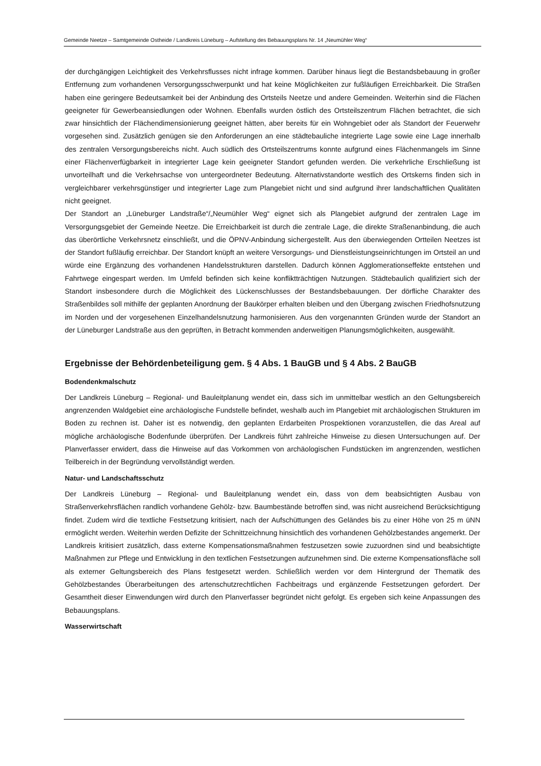Gemeinde Neetze – Samtgemeinde Ostheide / Landkreis Lüneburg – Aufstellung des Bebauungsplans Nr. 14 „Neumühler Weg“
der durchgängigen Leichtigkeit des Verkehrsflusses nicht infrage kommen. Darüber hinaus liegt die Bestandsbebauung in großer Entfernung zum vorhandenen Versorgungsschwerpunkt und hat keine Möglichkeiten zur fußläufigen Erreichbarkeit. Die Straßen haben eine geringere Bedeutsamkeit bei der Anbindung des Ortsteils Neetze und andere Gemeinden. Weiterhin sind die Flächen geeigneter für Gewerbeansiedlungen oder Wohnen. Ebenfalls wurden östlich des Ortsteilszentrum Flächen betrachtet, die sich zwar hinsichtlich der Flächendimensionierung geeignet hätten, aber bereits für ein Wohngebiet oder als Standort der Feuerwehr vorgesehen sind. Zusätzlich genügen sie den Anforderungen an eine städtebauliche integrierte Lage sowie eine Lage innerhalb des zentralen Versorgungsbereichs nicht. Auch südlich des Ortsteilszentrums konnte aufgrund eines Flächenmangels im Sinne einer Flächenverfügbarkeit in integrierter Lage kein geeigneter Standort gefunden werden. Die verkehrliche Erschließung ist unvorteilhaft und die Verkehrsachse von untergeordneter Bedeutung. Alternativstandorte westlich des Ortskerns finden sich in vergleichbarer verkehrsgünstiger und integrierter Lage zum Plangebiet nicht und sind aufgrund ihrer landschaftlichen Qualitäten nicht geeignet.
Der Standort an „Lüneburger Landstraße“/„Neumühler Weg“ eignet sich als Plangebiet aufgrund der zentralen Lage im Versorgungsgebiet der Gemeinde Neetze. Die Erreichbarkeit ist durch die zentrale Lage, die direkte Straßenanbindung, die auch das überörtliche Verkehrsnetz einschließt, und die ÖPNV-Anbindung sichergestellt. Aus den überwiegenden Ortteilen Neetzes ist der Standort fußläufig erreichbar. Der Standort knüpft an weitere Versorgungs- und Dienstleistungseinrichtungen im Ortsteil an und würde eine Ergänzung des vorhandenen Handelsstrukturen darstellen. Dadurch können Agglomerationseffekte entstehen und Fahrtwege eingespart werden. Im Umfeld befinden sich keine konfliktträchtigen Nutzungen. Städtebaulich qualifiziert sich der Standort insbesondere durch die Möglichkeit des Lückenschlusses der Bestandsbebauungen. Der dörfliche Charakter des Straßenbildes soll mithilfe der geplanten Anordnung der Baukörper erhalten bleiben und den Übergang zwischen Friedhofsnutzung im Norden und der vorgesehenen Einzelhandelsnutzung harmonisieren. Aus den vorgenannten Gründen wurde der Standort an der Lüneburger Landstraße aus den geprüften, in Betracht kommenden anderweitigen Planungsmöglichkeiten, ausgewählt.
Ergebnisse der Behördenbeteiligung gem. § 4 Abs. 1 BauGB und § 4 Abs. 2 BauGB
Bodendenkmalschutz
Der Landkreis Lüneburg – Regional- und Bauleitplanung wendet ein, dass sich im unmittelbar westlich an den Geltungsbereich angrenzenden Waldgebiet eine archäologische Fundstelle befindet, weshalb auch im Plangebiet mit archäologischen Strukturen im Boden zu rechnen ist. Daher ist es notwendig, den geplanten Erdarbeiten Prospektionen voranzustellen, die das Areal auf mögliche archäologische Bodenfunde überprüfen. Der Landkreis führt zahlreiche Hinweise zu diesen Untersuchungen auf. Der Planverfasser erwidert, dass die Hinweise auf das Vorkommen von archäologischen Fundstücken im angrenzenden, westlichen Teilbereich in der Begründung vervollständigt werden.
Natur- und Landschaftsschutz
Der Landkreis Lüneburg – Regional- und Bauleitplanung wendet ein, dass von dem beabsichtigten Ausbau von Straßenverkehrsflächen randlich vorhandene Gehölz- bzw. Baumbestände betroffen sind, was nicht ausreichend Berücksichtigung findet. Zudem wird die textliche Festsetzung kritisiert, nach der Aufschüttungen des Geländes bis zu einer Höhe von 25 m üNN ermöglicht werden. Weiterhin werden Defizite der Schnittzeichnung hinsichtlich des vorhandenen Gehölzbestandes angemerkt. Der Landkreis kritisiert zusätzlich, dass externe Kompensationsmaßnahmen festzusetzen sowie zuzuordnen sind und beabsichtigte Maßnahmen zur Pflege und Entwicklung in den textlichen Festsetzungen aufzunehmen sind. Die externe Kompensationsfläche soll als externer Geltungsbereich des Plans festgesetzt werden. Schließlich werden vor dem Hintergrund der Thematik des Gehölzbestandes Überarbeitungen des artenschutzrechtlichen Fachbeitrags und ergänzende Festsetzungen gefordert. Der Gesamtheit dieser Einwendungen wird durch den Planverfasser begründet nicht gefolgt. Es ergeben sich keine Anpassungen des Bebauungsplans.
Wasserwirtschaft